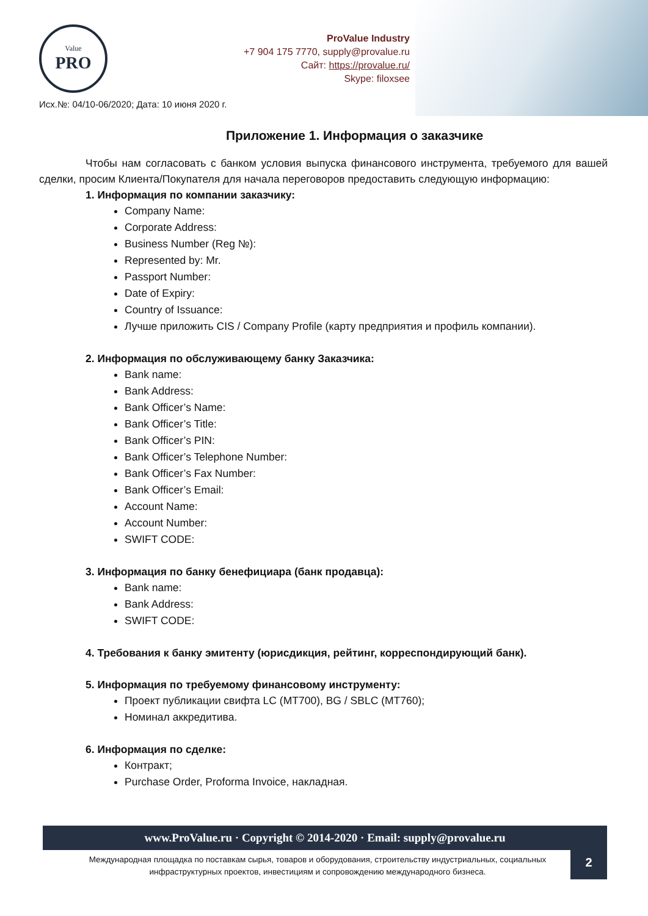Value
PRO
ProValue Industry
+7 904 175 7770, supply@provalue.ru
Сайт: https://provalue.ru/
Skype: filoxsee
Исх.№: 04/10-06/2020; Дата: 10 июня 2020 г.
Приложение 1. Информация о заказчике
Чтобы нам согласовать с банком условия выпуска финансового инструмента, требуемого для вашей сделки, просим Клиента/Покупателя для начала переговоров предоставить следующую информацию:
1. Информация по компании заказчику:
Company Name:
Corporate Address:
Business Number (Reg №):
Represented by: Mr.
Passport Number:
Date of Expiry:
Country of Issuance:
Лучше приложить CIS / Company Profile (карту предприятия и профиль компании).
2. Информация по обслуживающему банку Заказчика:
Bank name:
Bank Address:
Bank Officer’s Name:
Bank Officer’s Title:
Bank Officer’s PIN:
Bank Officer’s Telephone Number:
Bank Officer’s Fax Number:
Bank Officer’s Email:
Account Name:
Account Number:
SWIFT CODE:
3. Информация по банку бенефициара (банк продавца):
Bank name:
Bank Address:
SWIFT CODE:
4. Требования к банку эмитенту (юрисдикция, рейтинг, корреспондирующий банк).
5. Информация по требуемому финансовому инструменту:
Проект публикации свифта LC (MT700), BG / SBLC (MT760);
Номинал аккредитива.
6. Информация по сделке:
Контракт;
Purchase Order, Proforma Invoice, накладная.
www.ProValue.ru · Copyright © 2014-2020 · Email: supply@provalue.ru
Международная площадка по поставкам сырья, товаров и оборудования, строительству индустриальных, социальных инфраструктурных проектов, инвестициям и сопровождению международного бизнеса.
2